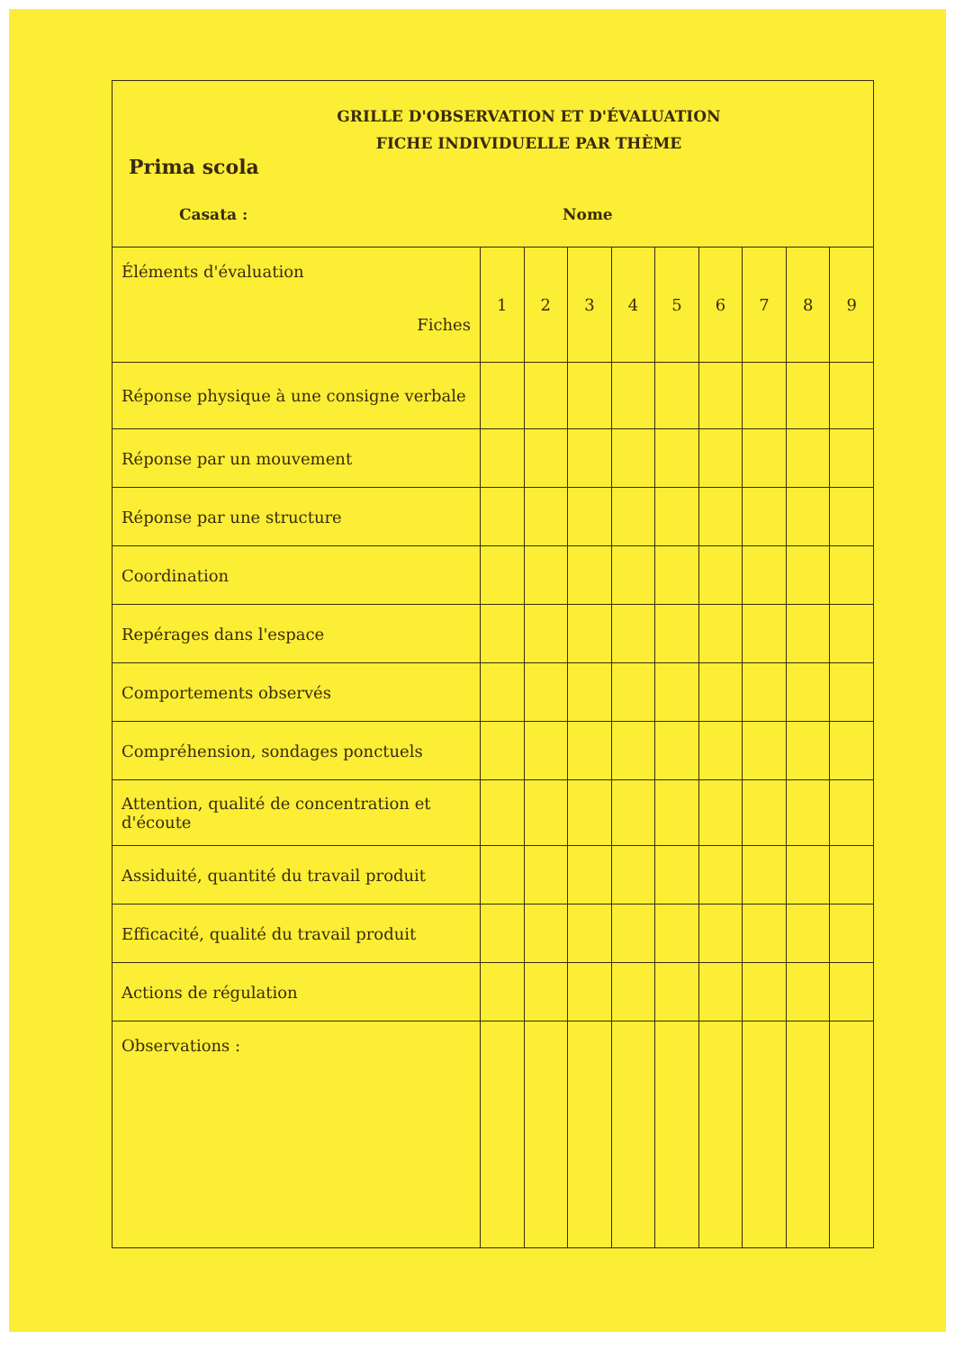GRILLE D'OBSERVATION ET D'ÉVALUATION
FICHE INDIVIDUELLE PAR THÈME
Prima scola
Casata : Nome
| Éléments d'évaluation Fiches | 1 | 2 | 3 | 4 | 5 | 6 | 7 | 8 | 9 |
| --- | --- | --- | --- | --- | --- | --- | --- | --- | --- |
| Réponse physique à une consigne verbale | | | | | | | | | |
| Réponse par un mouvement | | | | | | | | | |
| Réponse par une structure | | | | | | | | | |
| Coordination | | | | | | | | | |
| Repérages dans l'espace | | | | | | | | | |
| Comportements observés | | | | | | | | | |
| Compréhension, sondages ponctuels | | | | | | | | | |
| Attention, qualité de concentration et d'écoute | | | | | | | | | |
| Assiduité, quantité du travail produit | | | | | | | | | |
| Efficacité, qualité du travail produit | | | | | | | | | |
| Actions de régulation | | | | | | | | | |
| Observations : | | | | | | | | | |